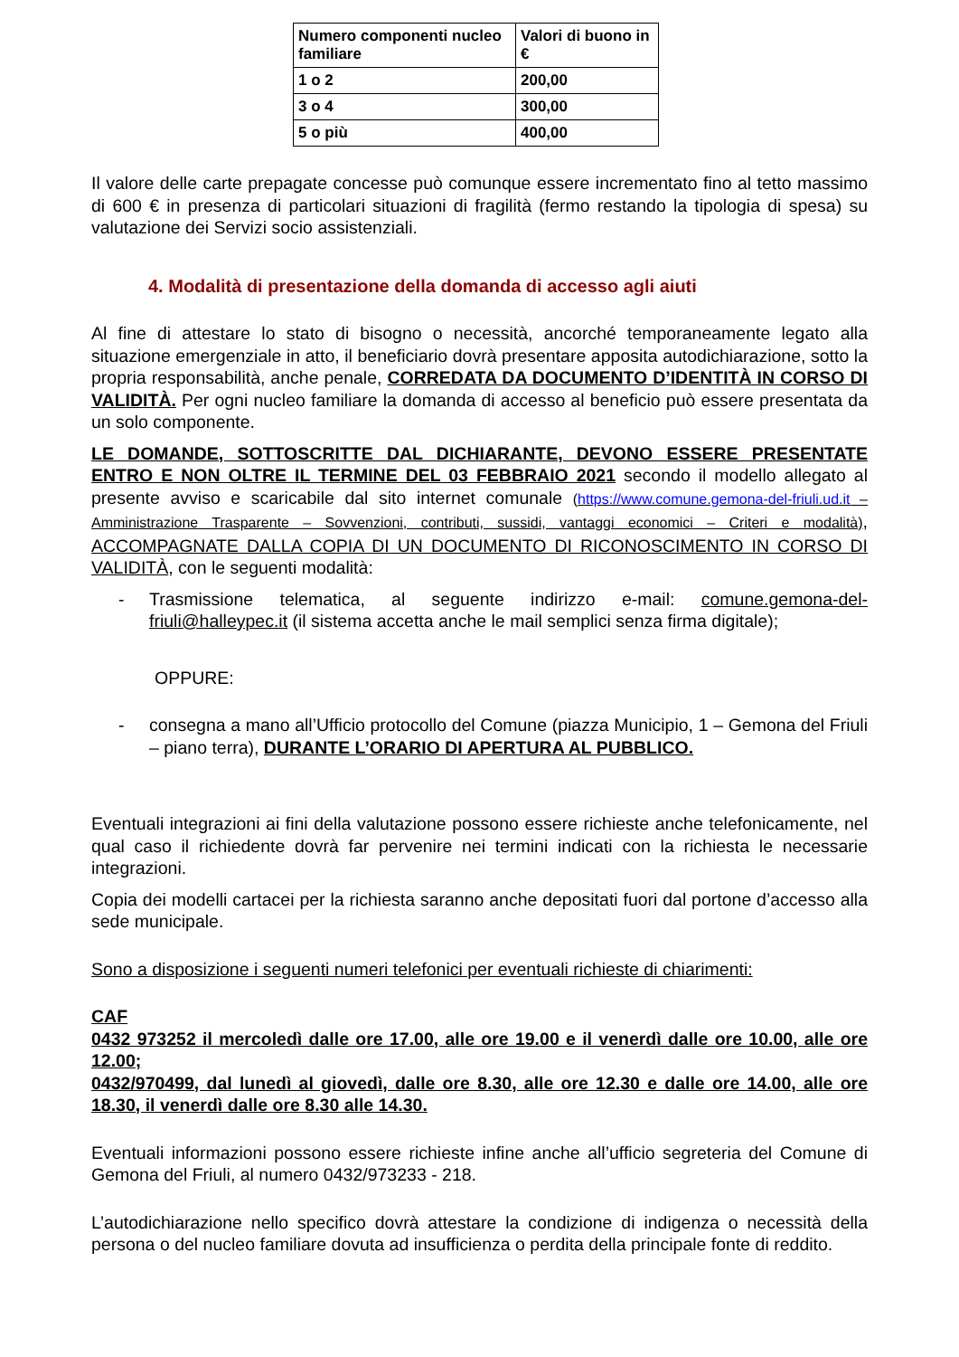| Numero componenti nucleo familiare | Valori di buono in € |
| --- | --- |
| 1 o 2 | 200,00 |
| 3 o 4 | 300,00 |
| 5 o più | 400,00 |
Il valore delle carte prepagate concesse può comunque essere incrementato fino al tetto massimo di 600 € in presenza di particolari situazioni di fragilità (fermo restando la tipologia di spesa) su valutazione dei Servizi socio assistenziali.
4. Modalità di presentazione della domanda di accesso agli aiuti
Al fine di attestare lo stato di bisogno o necessità, ancorché temporaneamente legato alla situazione emergenziale in atto, il beneficiario dovrà presentare apposita autodichiarazione, sotto la propria responsabilità, anche penale, CORREDATA DA DOCUMENTO D’IDENTITÀ IN CORSO DI VALIDITÀ. Per ogni nucleo familiare la domanda di accesso al beneficio può essere presentata da un solo componente.
LE DOMANDE, SOTTOSCRITTE DAL DICHIARANTE, DEVONO ESSERE PRESENTATE ENTRO E NON OLTRE IL TERMINE DEL 03 FEBBRAIO 2021 secondo il modello allegato al presente avviso e scaricabile dal sito internet comunale (https://www.comune.gemona-del-friuli.ud.it – Amministrazione Trasparente – Sovvenzioni, contributi, sussidi, vantaggi economici – Criteri e modalità), ACCOMPAGNATE DALLA COPIA DI UN DOCUMENTO DI RICONOSCIMENTO IN CORSO DI VALIDITÀ, con le seguenti modalità:
- Trasmissione telematica, al seguente indirizzo e-mail: comune.gemona-del-friuli@halleypec.it (il sistema accetta anche le mail semplici senza firma digitale);
OPPURE:
- consegna a mano all’Ufficio protocollo del Comune (piazza Municipio, 1 – Gemona del Friuli – piano terra), DURANTE L’ORARIO DI APERTURA AL PUBBLICO.
Eventuali integrazioni ai fini della valutazione possono essere richieste anche telefonicamente, nel qual caso il richiedente dovrà far pervenire nei termini indicati con la richiesta le necessarie integrazioni.
Copia dei modelli cartacei per la richiesta saranno anche depositati fuori dal portone d’accesso alla sede municipale.
Sono a disposizione i seguenti numeri telefonici per eventuali richieste di chiarimenti:
CAF
0432 973252 il mercoledì dalle ore 17.00, alle ore 19.00 e il venerdì dalle ore 10.00, alle ore 12.00;
0432/970499, dal lunedì al giovedì, dalle ore 8.30, alle ore 12.30 e dalle ore 14.00, alle ore 18.30, il venerdì dalle ore 8.30 alle 14.30.
Eventuali informazioni possono essere richieste infine anche all’ufficio segreteria del Comune di Gemona del Friuli, al numero 0432/973233 - 218.
L’autodichiarazione nello specifico dovrà attestare la condizione di indigenza o necessità della persona o del nucleo familiare dovuta ad insufficienza o perdita della principale fonte di reddito.